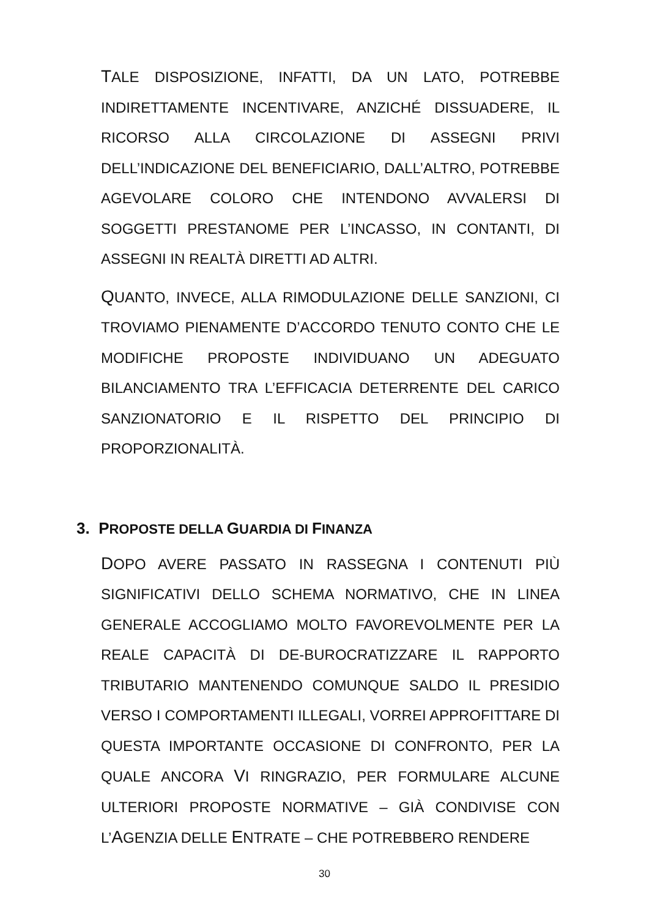TALE DISPOSIZIONE, INFATTI, DA UN LATO, POTREBBE INDIRETTAMENTE INCENTIVARE, ANZICHÉ DISSUADERE, IL RICORSO ALLA CIRCOLAZIONE DI ASSEGNI PRIVI DELL’INDICAZIONE DEL BENEFICIARIO, DALL’ALTRO, POTREBBE AGEVOLARE COLORO CHE INTENDONO AVVALERSI DI SOGGETTI PRESTANOME PER L’INCASSO, IN CONTANTI, DI ASSEGNI IN REALTÀ DIRETTI AD ALTRI.
QUANTO, INVECE, ALLA RIMODULAZIONE DELLE SANZIONI, CI TROVIAMO PIENAMENTE D’ACCORDO TENUTO CONTO CHE LE MODIFICHE PROPOSTE INDIVIDUANO UN ADEGUATO BILANCIAMENTO TRA L’EFFICACIA DETERRENTE DEL CARICO SANZIONATORIO E IL RISPETTO DEL PRINCIPIO DI PROPORZIONALITÀ.
3. PROPOSTE DELLA GUARDIA DI FINANZA
DOPO AVERE PASSATO IN RASSEGNA I CONTENUTI PIÙ SIGNIFICATIVI DELLO SCHEMA NORMATIVO, CHE IN LINEA GENERALE ACCOGLIAMO MOLTO FAVOREVOLMENTE PER LA REALE CAPACITÀ DI DE-BUROCRATIZZARE IL RAPPORTO TRIBUTARIO MANTENENDO COMUNQUE SALDO IL PRESIDIO VERSO I COMPORTAMENTI ILLEGALI, VORREI APPROFITTARE DI QUESTA IMPORTANTE OCCASIONE DI CONFRONTO, PER LA QUALE ANCORA VI RINGRAZIO, PER FORMULARE ALCUNE ULTERIORI PROPOSTE NORMATIVE – GIÀ CONDIVISE CON L’AGENZIA DELLE ENTRATE – CHE POTREBBERO RENDERE
30